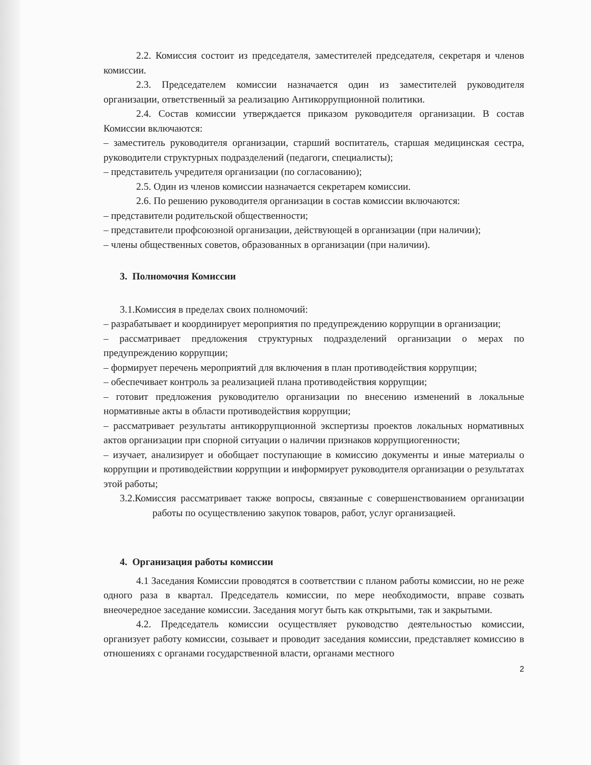2.2. Комиссия состоит из председателя, заместителей председателя, секретаря и членов комиссии.
2.3. Председателем комиссии назначается один из заместителей руководителя организации, ответственный за реализацию Антикоррупционной политики.
2.4. Состав комиссии утверждается приказом руководителя организации. В состав Комиссии включаются:
– заместитель руководителя организации, старший воспитатель, старшая медицинская сестра, руководители структурных подразделений (педагоги, специалисты);
– представитель учредителя организации (по согласованию);
2.5. Один из членов комиссии назначается секретарем комиссии.
2.6. По решению руководителя организации в состав комиссии включаются:
– представители родительской общественности;
– представители профсоюзной организации, действующей в организации (при наличии);
– члены общественных советов, образованных в организации (при наличии).
3. Полномочия Комиссии
3.1.Комиссия в пределах своих полномочий:
– разрабатывает и координирует мероприятия по предупреждению коррупции в организации;
– рассматривает предложения структурных подразделений организации о мерах по предупреждению коррупции;
– формирует перечень мероприятий для включения в план противодействия коррупции;
– обеспечивает контроль за реализацией плана противодействия коррупции;
– готовит предложения руководителю организации по внесению изменений в локальные нормативные акты в области противодействия коррупции;
– рассматривает результаты антикоррупционной экспертизы проектов локальных нормативных актов организации при спорной ситуации о наличии признаков коррупциогенности;
– изучает, анализирует и обобщает поступающие в комиссию документы и иные материалы о коррупции и противодействии коррупции и информирует руководителя организации о результатах этой работы;
3.2.Комиссия рассматривает также вопросы, связанные с совершенствованием организации работы по осуществлению закупок товаров, работ, услуг организацией.
4. Организация работы комиссии
4.1 Заседания Комиссии проводятся в соответствии с планом работы комиссии, но не реже одного раза в квартал. Председатель комиссии, по мере необходимости, вправе созвать внеочередное заседание комиссии. Заседания могут быть как открытыми, так и закрытыми.
4.2. Председатель комиссии осуществляет руководство деятельностью комиссии, организует работу комиссии, созывает и проводит заседания комиссии, представляет комиссию в отношениях с органами государственной власти, органами местного
2